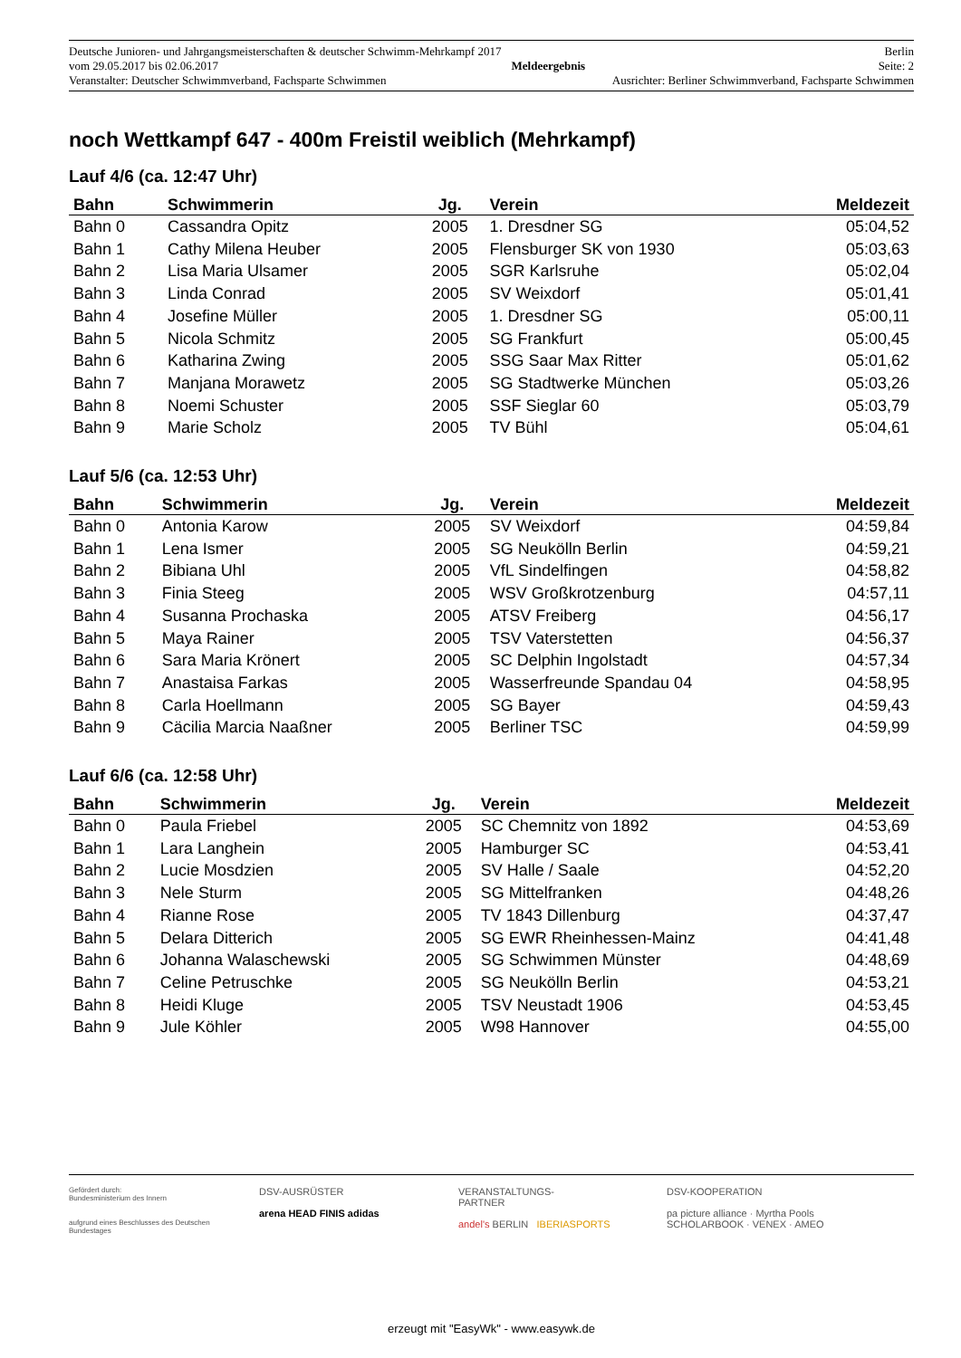Deutsche Junioren- und Jahrgangsmeisterschaften & deutscher Schwimm-Mehrkampf 2017 Berlin
vom 29.05.2017 bis 02.06.2017 Meldeergebnis Seite: 2
Veranstalter: Deutscher Schwimmverband, Fachsparte Schwimmen Ausrichter: Berliner Schwimmverband, Fachsparte Schwimmen
noch Wettkampf 647 - 400m Freistil weiblich (Mehrkampf)
Lauf 4/6 (ca. 12:47 Uhr)
| Bahn | Schwimmerin | Jg. | Verein | Meldezeit |
| --- | --- | --- | --- | --- |
| Bahn 0 | Cassandra Opitz | 2005 | 1. Dresdner SG | 05:04,52 |
| Bahn 1 | Cathy Milena Heuber | 2005 | Flensburger SK von 1930 | 05:03,63 |
| Bahn 2 | Lisa Maria Ulsamer | 2005 | SGR Karlsruhe | 05:02,04 |
| Bahn 3 | Linda Conrad | 2005 | SV Weixdorf | 05:01,41 |
| Bahn 4 | Josefine Müller | 2005 | 1. Dresdner SG | 05:00,11 |
| Bahn 5 | Nicola Schmitz | 2005 | SG Frankfurt | 05:00,45 |
| Bahn 6 | Katharina Zwing | 2005 | SSG Saar Max Ritter | 05:01,62 |
| Bahn 7 | Manjana Morawetz | 2005 | SG Stadtwerke München | 05:03,26 |
| Bahn 8 | Noemi Schuster | 2005 | SSF Sieglar 60 | 05:03,79 |
| Bahn 9 | Marie Scholz | 2005 | TV Bühl | 05:04,61 |
Lauf 5/6 (ca. 12:53 Uhr)
| Bahn | Schwimmerin | Jg. | Verein | Meldezeit |
| --- | --- | --- | --- | --- |
| Bahn 0 | Antonia Karow | 2005 | SV Weixdorf | 04:59,84 |
| Bahn 1 | Lena Ismer | 2005 | SG Neukölln Berlin | 04:59,21 |
| Bahn 2 | Bibiana Uhl | 2005 | VfL Sindelfingen | 04:58,82 |
| Bahn 3 | Finia Steeg | 2005 | WSV Großkrotzenburg | 04:57,11 |
| Bahn 4 | Susanna Prochaska | 2005 | ATSV Freiberg | 04:56,17 |
| Bahn 5 | Maya Rainer | 2005 | TSV Vaterstetten | 04:56,37 |
| Bahn 6 | Sara Maria Krönert | 2005 | SC Delphin Ingolstadt | 04:57,34 |
| Bahn 7 | Anastaisa Farkas | 2005 | Wasserfreunde Spandau 04 | 04:58,95 |
| Bahn 8 | Carla Hoellmann | 2005 | SG Bayer | 04:59,43 |
| Bahn 9 | Cäcilia Marcia Naaßner | 2005 | Berliner TSC | 04:59,99 |
Lauf 6/6 (ca. 12:58 Uhr)
| Bahn | Schwimmerin | Jg. | Verein | Meldezeit |
| --- | --- | --- | --- | --- |
| Bahn 0 | Paula Friebel | 2005 | SC Chemnitz von 1892 | 04:53,69 |
| Bahn 1 | Lara Langhein | 2005 | Hamburger SC | 04:53,41 |
| Bahn 2 | Lucie Mosdzien | 2005 | SV Halle / Saale | 04:52,20 |
| Bahn 3 | Nele Sturm | 2005 | SG Mittelfranken | 04:48,26 |
| Bahn 4 | Rianne Rose | 2005 | TV 1843 Dillenburg | 04:37,47 |
| Bahn 5 | Delara Ditterich | 2005 | SG EWR Rheinhessen-Mainz | 04:41,48 |
| Bahn 6 | Johanna Walaschewski | 2005 | SG Schwimmen Münster | 04:48,69 |
| Bahn 7 | Celine Petruschke | 2005 | SG Neukölln Berlin | 04:53,21 |
| Bahn 8 | Heidi Kluge | 2005 | TSV Neustadt 1906 | 04:53,45 |
| Bahn 9 | Jule Köhler | 2005 | W98 Hannover | 04:55,00 |
Gefördert durch:
Bundesministerium des Innern
aufgrund eines Beschlusses des Deutschen Bundestages
DSV-AUSRÜSTER
arena HEAD FINIS adidas
VERANSTALTUNGS-
PARTNER
andel's BERLIN IBERIASPORTS
DSV-KOOPERATION
pa picture alliance · Myrtha Pools
SCHOLARBOOK · VENEX · AMEO
erzeugt mit "EasyWk" - www.easywk.de